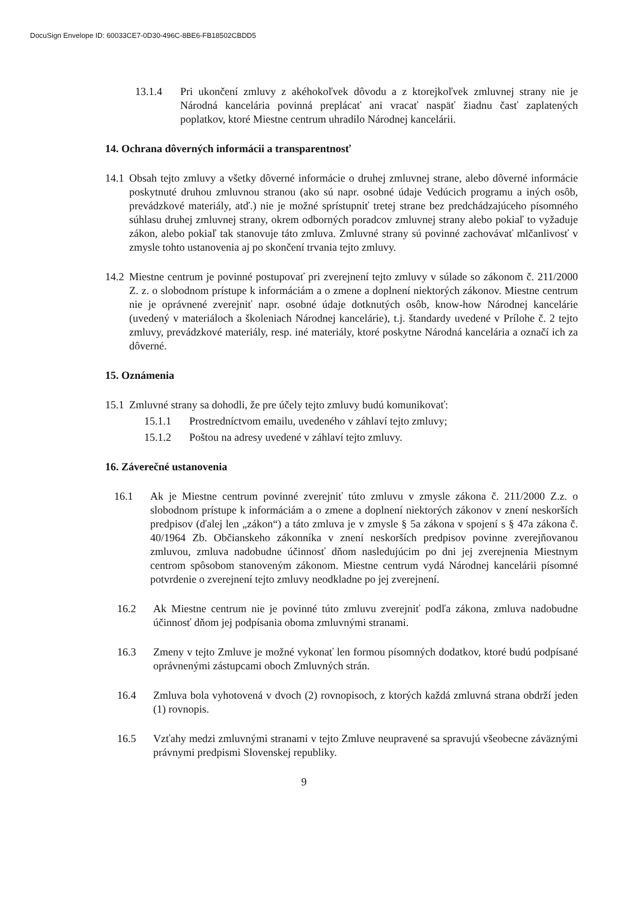DocuSign Envelope ID: 60033CE7-0D30-496C-8BE6-FB18502CBDD5
13.1.4 Pri ukončení zmluvy z akéhokoľvek dôvodu a z ktorejkoľvek zmluvnej strany nie je Národná kancelária povinná preplácať ani vracať naspäť žiadnu časť zaplatených poplatkov, ktoré Miestne centrum uhradilo Národnej kancelárii.
14. Ochrana dôverných informácii a transparentnosť
14.1
Obsah tejto zmluvy a všetky dôverné informácie o druhej zmluvnej strane, alebo dôverné informácie poskytnuté druhou zmluvnou stranou (ako sú napr. osobné údaje Vedúcich programu a iných osôb, prevádzkové materiály, atď.) nie je možné sprístupniť tretej strane bez predchádzajúceho písomného súhlasu druhej zmluvnej strany, okrem odborných poradcov zmluvnej strany alebo pokiaľ to vyžaduje zákon, alebo pokiaľ tak stanovuje táto zmluva. Zmluvné strany sú povinné zachovávať mlčanlivosť v zmysle tohto ustanovenia aj po skončení trvania tejto zmluvy.
14.2
Miestne centrum je povinné postupovať pri zverejnení tejto zmluvy v súlade so zákonom č. 211/2000 Z. z. o slobodnom prístupe k informáciám a o zmene a doplnení niektorých zákonov. Miestne centrum nie je oprávnené zverejniť napr. osobné údaje dotknutých osôb, know-how Národnej kancelárie (uvedený v materiáloch a školeniach Národnej kancelárie), t.j. štandardy uvedené v Prílohe č. 2 tejto zmluvy, prevádzkové materiály, resp. iné materiály, ktoré poskytne Národná kancelária a označí ich za dôverné.
15. Oznámenia
15.1
Zmluvné strany sa dohodli, že pre účely tejto zmluvy budú komunikovať:
15.1.1 Prostredníctvom emailu, uvedeného v záhlaví tejto zmluvy;
15.1.2 Poštou na adresy uvedené v záhlaví tejto zmluvy.
16. Záverečné ustanovenia
16.1 Ak je Miestne centrum povinné zverejniť túto zmluvu v zmysle zákona č. 211/2000 Z.z. o slobodnom prístupe k informáciám a o zmene a doplnení niektorých zákonov v znení neskorších predpisov (ďalej len „zákon“) a táto zmluva je v zmysle § 5a zákona v spojení s § 47a zákona č. 40/1964 Zb. Občianskeho zákonníka v znení neskorších predpisov povinne zverejňovanou zmluvou, zmluva nadobudne účinnosť dňom nasledujúcim po dni jej zverejnenia Miestnym centrom spôsobom stanoveným zákonom. Miestne centrum vydá Národnej kancelárii písomné potvrdenie o zverejnení tejto zmluvy neodkladne po jej zverejnení.
16.2 Ak Miestne centrum nie je povinné túto zmluvu zverejniť podľa zákona, zmluva nadobudne účinnosť dňom jej podpísania oboma zmluvnými stranami.
16.3 Zmeny v tejto Zmluve je možné vykonať len formou písomných dodatkov, ktoré budú podpísané oprávnenými zástupcami oboch Zmluvných strán.
16.4 Zmluva bola vyhotovená v dvoch (2) rovnopisoch, z ktorých každá zmluvná strana obdrží jeden (1) rovnopis.
16.5 Vzťahy medzi zmluvnými stranami v tejto Zmluve neupravené sa spravujú všeobecne záväznými právnymi predpismi Slovenskej republiky.
9